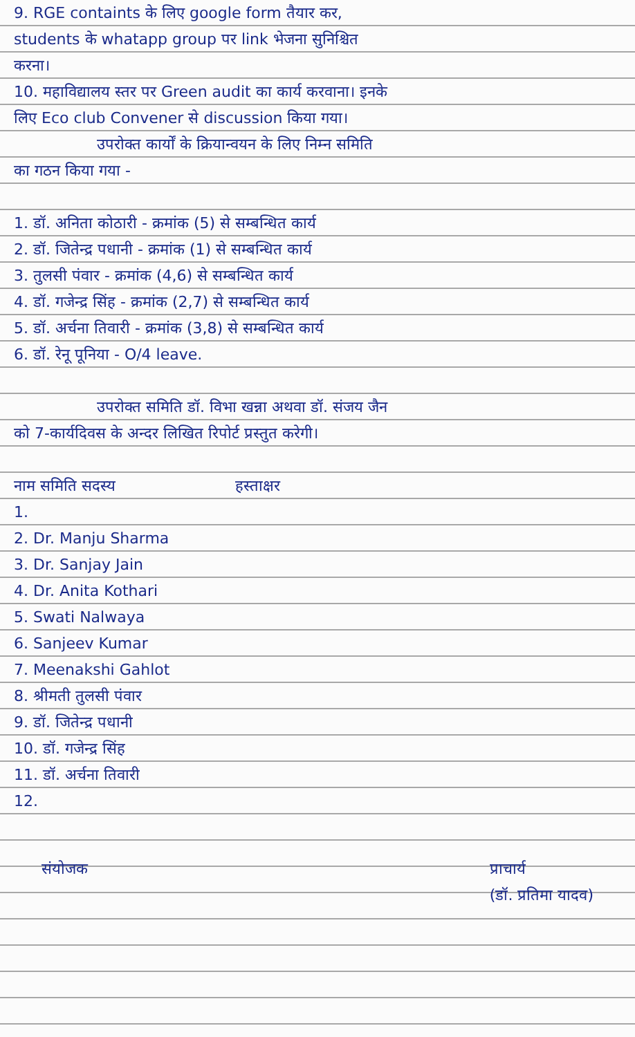9. RGE containts के लिए google form तैयार कर,
students के whatapp group पर link भेजना सुनिश्चित
करना।
10. महाविद्यालय स्तर पर Green audit का कार्य करवाना। इनके
लिए Eco club Convener से discussion किया गया।
उपरोक्त कार्यों के क्रियान्वयन के लिए निम्न समिति
का गठन किया गया -
1. डॉ. अनिता कोठारी - क्रमांक (5) से सम्बन्धित कार्य
2. डॉ. जितेन्द्र पधानी - क्रमांक (1) से सम्बन्धित कार्य
3. तुलसी पंवार - क्रमांक (4,6) से सम्बन्धित कार्य
4. डॉ. गजेन्द्र सिंह - क्रमांक (2,7) से सम्बन्धित कार्य
5. डॉ. अर्चना तिवारी - क्रमांक (3,8) से सम्बन्धित कार्य
6. डॉ. रेनू पूनिया - O/4 leave.
उपरोक्त समिति डॉ. विभा खन्ना अथवा डॉ. संजय जैन
को 7-कार्यदिवस के अन्दर लिखित रिपोर्ट प्रस्तुत करेगी।
नाम समिति सदस्य हस्ताक्षर
1.
2. Dr. Manju Sharma
3. Dr. Sanjay Jain
4. Dr. Anita Kothari
5. Swati Nalwaya
6. Sanjeev Kumar
7. Meenakshi Gahlot
8. श्रीमती तुलसी पंवार
9. डॉ. जितेन्द्र पधानी
10. डॉ. गजेन्द्र सिंह
11. डॉ. अर्चना तिवारी
12.
संयोजक प्राचार्य
(डॉ. प्रतिमा यादव)